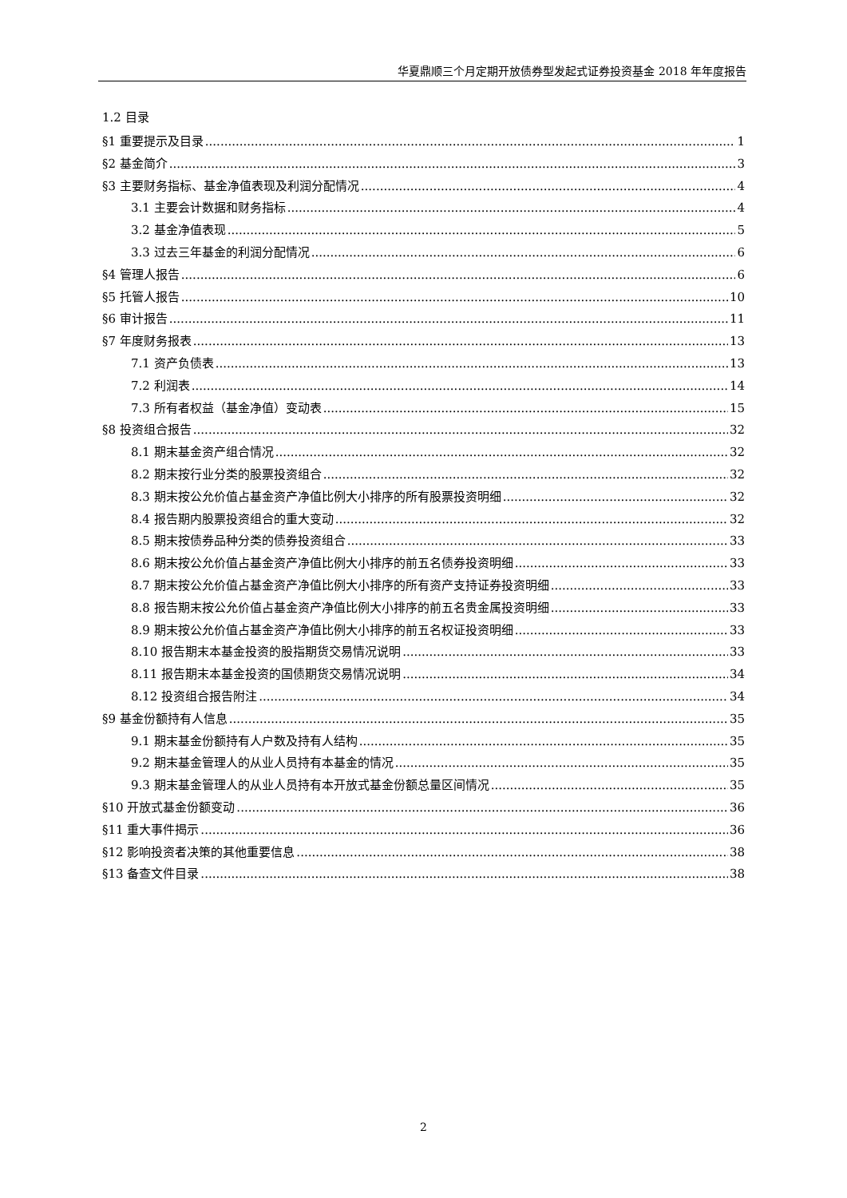华夏鼎顺三个月定期开放债券型发起式证券投资基金 2018 年年度报告
1.2 目录
§1 重要提示及目录 1
§2 基金简介 3
§3 主要财务指标、基金净值表现及利润分配情况 4
3.1 主要会计数据和财务指标 4
3.2 基金净值表现 5
3.3 过去三年基金的利润分配情况 6
§4 管理人报告 6
§5 托管人报告 10
§6 审计报告 11
§7 年度财务报表 13
7.1 资产负债表 13
7.2 利润表 14
7.3 所有者权益（基金净值）变动表 15
§8 投资组合报告 32
8.1 期末基金资产组合情况 32
8.2 期末按行业分类的股票投资组合 32
8.3 期末按公允价值占基金资产净值比例大小排序的所有股票投资明细 32
8.4 报告期内股票投资组合的重大变动 32
8.5 期末按债券品种分类的债券投资组合 33
8.6 期末按公允价值占基金资产净值比例大小排序的前五名债券投资明细 33
8.7 期末按公允价值占基金资产净值比例大小排序的所有资产支持证券投资明细 33
8.8 报告期末按公允价值占基金资产净值比例大小排序的前五名贵金属投资明细 33
8.9 期末按公允价值占基金资产净值比例大小排序的前五名权证投资明细 33
8.10 报告期末本基金投资的股指期货交易情况说明 33
8.11 报告期末本基金投资的国债期货交易情况说明 34
8.12 投资组合报告附注 34
§9 基金份额持有人信息 35
9.1 期末基金份额持有人户数及持有人结构 35
9.2 期末基金管理人的从业人员持有本基金的情况 35
9.3 期末基金管理人的从业人员持有本开放式基金份额总量区间情况 35
§10 开放式基金份额变动 36
§11 重大事件揭示 36
§12 影响投资者决策的其他重要信息 38
§13 备查文件目录 38
2